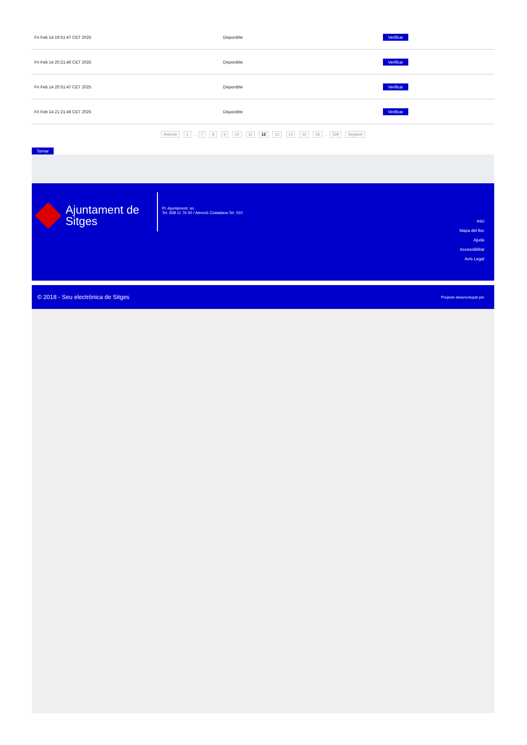| Fri Feb 14 19:51:47 CET 2025 | Disponible | Verificar |
| Fri Feb 14 20:21:46 CET 2025 | Disponible | Verificar |
| Fri Feb 14 20:51:47 CET 2025 | Disponible | Verificar |
| Fri Feb 14 21:21:46 CET 2025 | Disponible | Verificar |
Anterior 1 .. 7 8 9 10 11 12 13 14 15 16 .. 139 Següent
Tornar
Ajuntament de Sitges
Pl. Ajuntament, sn.
Tel. 938 11 76 00 / Atenció Ciutadana Tel. 010
Inici
Mapa del lloc
Ajuda
Accessibilitat
Avís Legal
© 2018 - Seu electrònica de Sitges Projecte desenvolupat per